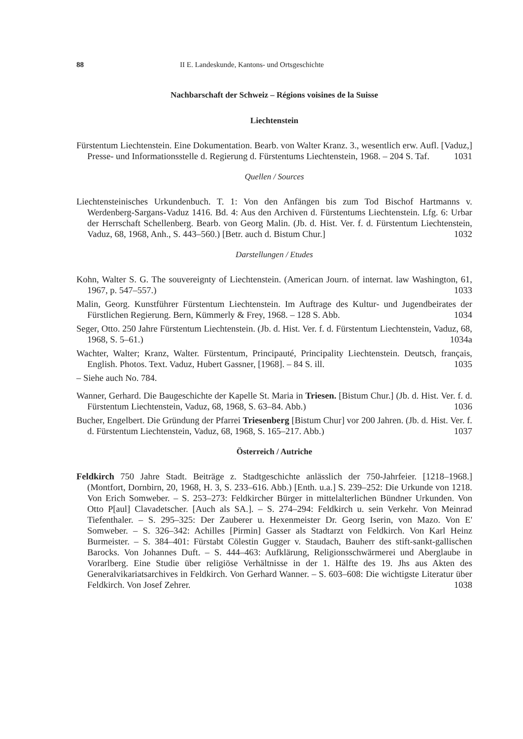88 II E. Landeskunde, Kantons- und Ortsgeschichte
Nachbarschaft der Schweiz – Régions voisines de la Suisse
Liechtenstein
Fürstentum Liechtenstein. Eine Dokumentation. Bearb. von Walter Kranz. 3., wesentlich erw. Aufl. [Vaduz,] Presse- und Informationsstelle d. Regierung d. Fürstentums Liechtenstein, 1968. – 204 S. Taf. 1031
Quellen / Sources
Liechtensteinisches Urkundenbuch. T. 1: Von den Anfängen bis zum Tod Bischof Hartmanns v. Werdenberg-Sargans-Vaduz 1416. Bd. 4: Aus den Archiven d. Fürstentums Liechtenstein. Lfg. 6: Urbar der Herrschaft Schellenberg. Bearb. von Georg Malin. (Jb. d. Hist. Ver. f. d. Fürstentum Liechtenstein, Vaduz, 68, 1968, Anh., S. 443–560.) [Betr. auch d. Bistum Chur.] 1032
Darstellungen / Etudes
Kohn, Walter S. G. The souvereignty of Liechtenstein. (American Journ. of internat. law Washington, 61, 1967, p. 547–557.) 1033
Malin, Georg. Kunstführer Fürstentum Liechtenstein. Im Auftrage des Kultur- und Jugendbeirates der Fürstlichen Regierung. Bern, Kümmerly & Frey, 1968. – 128 S. Abb. 1034
Seger, Otto. 250 Jahre Fürstentum Liechtenstein. (Jb. d. Hist. Ver. f. d. Fürstentum Liechtenstein, Vaduz, 68, 1968, S. 5–61.) 1034a
Wachter, Walter; Kranz, Walter. Fürstentum, Principauté, Principality Liechtenstein. Deutsch, français, English. Photos. Text. Vaduz, Hubert Gassner, [1968]. – 84 S. ill. 1035
– Siehe auch No. 784.
Wanner, Gerhard. Die Baugeschichte der Kapelle St. Maria in Triesen. [Bistum Chur.] (Jb. d. Hist. Ver. f. d. Fürstentum Liechtenstein, Vaduz, 68, 1968, S. 63–84. Abb.) 1036
Bucher, Engelbert. Die Gründung der Pfarrei Triesenberg [Bistum Chur] vor 200 Jahren. (Jb. d. Hist. Ver. f. d. Fürstentum Liechtenstein, Vaduz, 68, 1968, S. 165–217. Abb.) 1037
Österreich / Autriche
Feldkirch 750 Jahre Stadt. Beiträge z. Stadtgeschichte anlässlich der 750-Jahrfeier. [1218–1968.] (Montfort, Dornbirn, 20, 1968, H. 3, S. 233–616. Abb.) [Enth. u.a.] S. 239–252: Die Urkunde von 1218. Von Erich Somweber. – S. 253–273: Feldkircher Bürger in mittelalterlichen Bündner Urkunden. Von Otto P[aul] Clavadetscher. [Auch als SA.]. – S. 274–294: Feldkirch u. sein Verkehr. Von Meinrad Tiefenthaler. – S. 295–325: Der Zauberer u. Hexenmeister Dr. Georg Iserin, von Mazo. Von E' Somweber. – S. 326–342: Achilles [Pirmin] Gasser als Stadtarzt von Feldkirch. Von Karl Heinz Burmeister. – S. 384–401: Fürstabt Cölestin Gugger v. Staudach, Bauherr des stift-sankt-gallischen Barocks. Von Johannes Duft. – S. 444–463: Aufklärung, Religionsschwärmerei und Aberglaube in Vorarlberg. Eine Studie über religiöse Verhältnisse in der 1. Hälfte des 19. Jhs aus Akten des Generalvikariatsarchives in Feldkirch. Von Gerhard Wanner. – S. 603–608: Die wichtigste Literatur über Feldkirch. Von Josef Zehrer. 1038